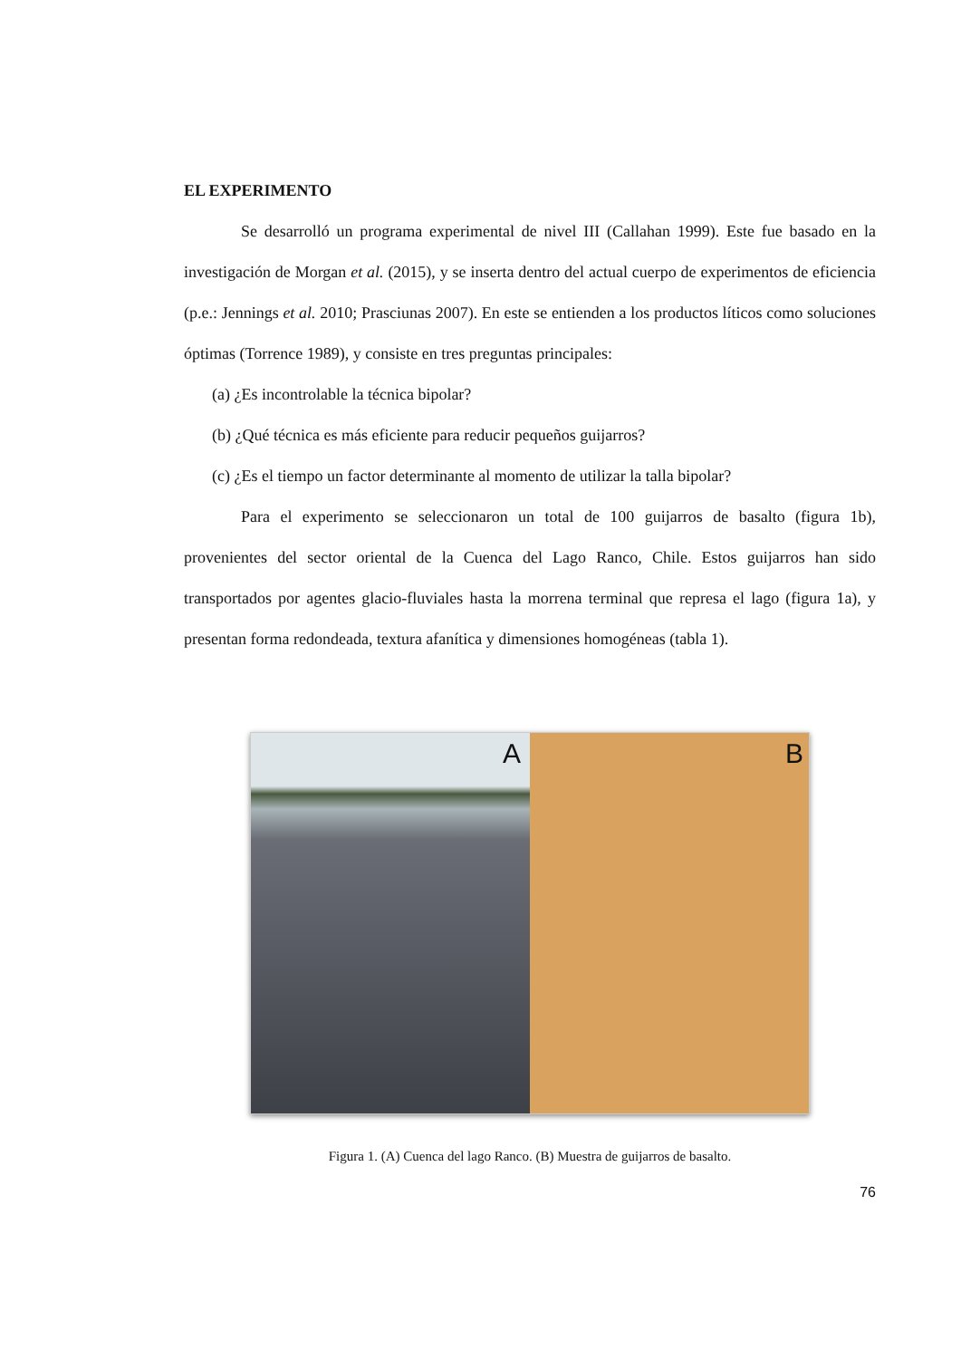EL EXPERIMENTO
Se desarrolló un programa experimental de nivel III (Callahan 1999). Este fue basado en la investigación de Morgan et al. (2015), y se inserta dentro del actual cuerpo de experimentos de eficiencia (p.e.: Jennings et al. 2010; Prasciunas 2007). En este se entienden a los productos líticos como soluciones óptimas (Torrence 1989), y consiste en tres preguntas principales:
(a) ¿Es incontrolable la técnica bipolar?
(b) ¿Qué técnica es más eficiente para reducir pequeños guijarros?
(c) ¿Es el tiempo un factor determinante al momento de utilizar la talla bipolar?
Para el experimento se seleccionaron un total de 100 guijarros de basalto (figura 1b), provenientes del sector oriental de la Cuenca del Lago Ranco, Chile. Estos guijarros han sido transportados por agentes glacio-fluviales hasta la morrena terminal que represa el lago (figura 1a), y presentan forma redondeada, textura afanítica y dimensiones homogéneas (tabla 1).
A
B
Figura 1. (A) Cuenca del lago Ranco. (B) Muestra de guijarros de basalto.
76